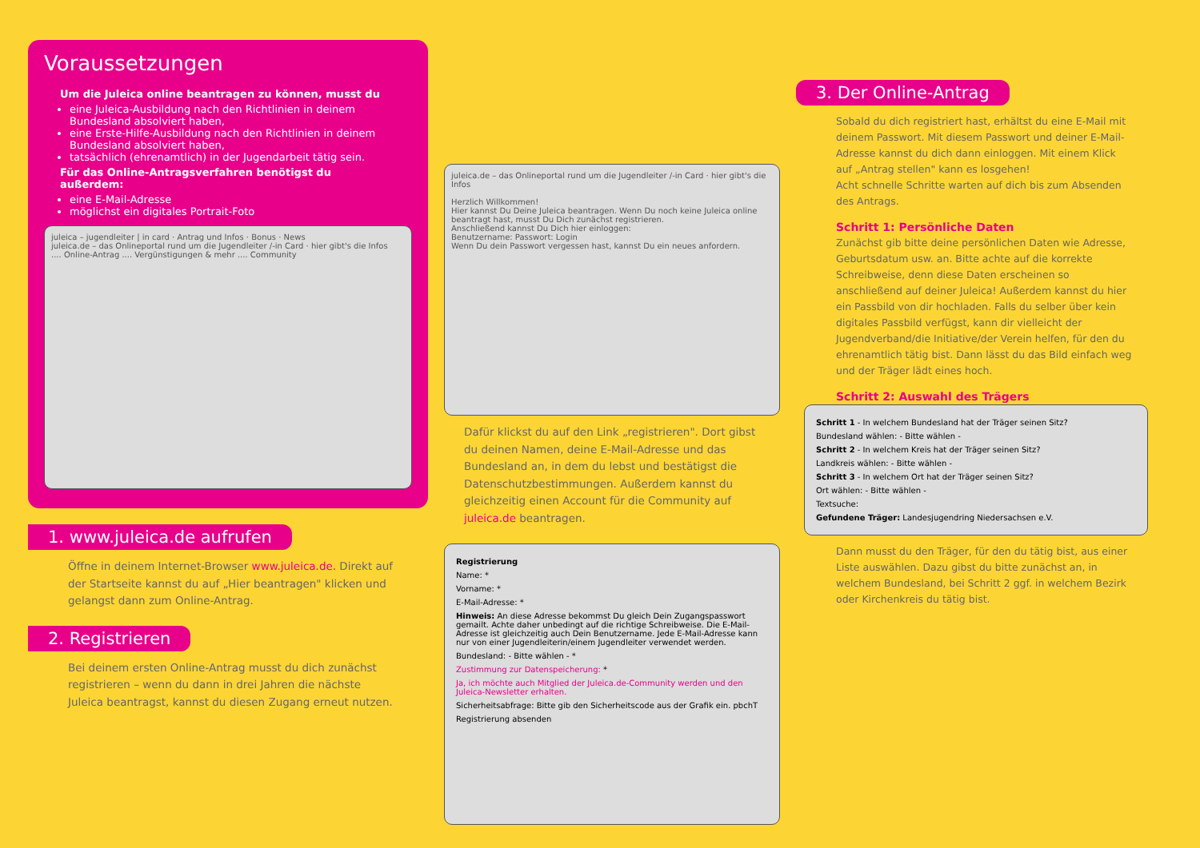Voraussetzungen
Um die Juleica online beantragen zu können, musst du
eine Juleica-Ausbildung nach den Richtlinien in deinem Bundesland absolviert haben,
eine Erste-Hilfe-Ausbildung nach den Richtlinien in deinem Bundesland absolviert haben,
tatsächlich (ehrenamtlich) in der Jugendarbeit tätig sein.
Für das Online-Antragsverfahren benötigst du außerdem:
eine E-Mail-Adresse
möglichst ein digitales Portrait-Foto
juleica – jugendleiter | in card · Antrag und Infos · Bonus · News
juleica.de – das Onlineportal rund um die Jugendleiter /-in Card · hier gibt's die Infos
.... Online-Antrag .... Vergünstigungen & mehr .... Community
1. www.juleica.de aufrufen
Öffne in deinem Internet-Browser www.juleica.de. Direkt auf der Startseite kannst du auf „Hier beantragen" klicken und gelangst dann zum Online-Antrag.
2. Registrieren
Bei deinem ersten Online-Antrag musst du dich zunächst registrieren – wenn du dann in drei Jahren die nächste Juleica beantragst, kannst du diesen Zugang erneut nutzen.
juleica.de – das Onlineportal rund um die Jugendleiter /-in Card · hier gibt's die Infos
Herzlich Willkommen!
Hier kannst Du Deine Juleica beantragen. Wenn Du noch keine Juleica online beantragt hast, musst Du Dich zunächst registrieren.
Anschließend kannst Du Dich hier einloggen:
Benutzername: Passwort: Login
Wenn Du dein Passwort vergessen hast, kannst Du ein neues anfordern.
Dafür klickst du auf den Link „registrieren". Dort gibst du deinen Namen, deine E-Mail-Adresse und das Bundesland an, in dem du lebst und bestätigst die Datenschutzbestimmungen. Außerdem kannst du gleichzeitig einen Account für die Community auf juleica.de beantragen.
Registrierung
Name: *
Vorname: *
E-Mail-Adresse: *
Hinweis: An diese Adresse bekommst Du gleich Dein Zugangspasswort gemailt. Achte daher unbedingt auf die richtige Schreibweise. Die E-Mail-Adresse ist gleichzeitig auch Dein Benutzername. Jede E-Mail-Adresse kann nur von einer Jugendleiterin/einem Jugendleiter verwendet werden.
Bundesland: - Bitte wählen - *
Zustimmung zur Datenspeicherung: *
Ja, ich möchte auch Mitglied der Juleica.de-Community werden und den Juleica-Newsletter erhalten.
Sicherheitsabfrage: Bitte gib den Sicherheitscode aus der Grafik ein. pbchT
Registrierung absenden
3. Der Online-Antrag
Sobald du dich registriert hast, erhältst du eine E-Mail mit deinem Passwort. Mit diesem Passwort und deiner E-Mail-Adresse kannst du dich dann einloggen. Mit einem Klick auf „Antrag stellen" kann es losgehen!
Acht schnelle Schritte warten auf dich bis zum Absenden des Antrags.
Schritt 1: Persönliche Daten
Zunächst gib bitte deine persönlichen Daten wie Adresse, Geburtsdatum usw. an. Bitte achte auf die korrekte Schreibweise, denn diese Daten erscheinen so anschließend auf deiner Juleica! Außerdem kannst du hier ein Passbild von dir hochladen. Falls du selber über kein digitales Passbild verfügst, kann dir vielleicht der Jugendverband/die Initiative/der Verein helfen, für den du ehrenamtlich tätig bist. Dann lässt du das Bild einfach weg und der Träger lädt eines hoch.
Schritt 2: Auswahl des Trägers
Schritt 1 - In welchem Bundesland hat der Träger seinen Sitz?
Bundesland wählen: - Bitte wählen -
Schritt 2 - In welchem Kreis hat der Träger seinen Sitz?
Landkreis wählen: - Bitte wählen -
Schritt 3 - In welchem Ort hat der Träger seinen Sitz?
Ort wählen: - Bitte wählen -
Textsuche:
Gefundene Träger: Landesjugendring Niedersachsen e.V.
Dann musst du den Träger, für den du tätig bist, aus einer Liste auswählen. Dazu gibst du bitte zunächst an, in welchem Bundesland, bei Schritt 2 ggf. in welchem Bezirk oder Kirchenkreis du tätig bist.